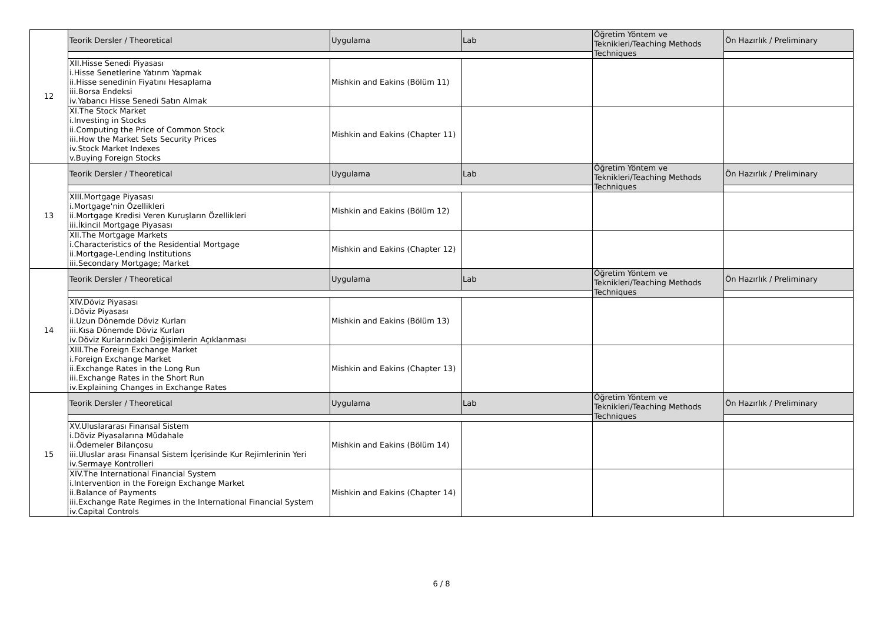| 12 | Teorik Dersler / Theoretical | Uygulama | Lab | Öğretim Yöntem ve Teknikleri/Teaching Methods Techniques | Ön Hazırlık / Preliminary |
| | XII.Hisse Senedi Piyasası i.Hisse Senetlerine Yatırım Yapmak ii.Hisse senedinin Fiyatını Hesaplama iii.Borsa Endeksi iv.Yabancı Hisse Senedi Satın Almak | Mishkin and Eakins (Bölüm 11) | | | |
| | XI.The Stock Market i.Investing in Stocks ii.Computing the Price of Common Stock iii.How the Market Sets Security Prices iv.Stock Market Indexes v.Buying Foreign Stocks | Mishkin and Eakins (Chapter 11) | | | |
| 13 | Teorik Dersler / Theoretical | Uygulama | Lab | Öğretim Yöntem ve Teknikleri/Teaching Methods Techniques | Ön Hazırlık / Preliminary |
| | XIII.Mortgage Piyasası i.Mortgage'nin Özellikleri ii.Mortgage Kredisi Veren Kuruşların Özellikleri iii.İkincil Mortgage Piyasası | Mishkin and Eakins (Bölüm 12) | | | |
| | XII.The Mortgage Markets i.Characteristics of the Residential Mortgage ii.Mortgage-Lending Institutions iii.Secondary Mortgage; Market | Mishkin and Eakins (Chapter 12) | | | |
| 14 | Teorik Dersler / Theoretical | Uygulama | Lab | Öğretim Yöntem ve Teknikleri/Teaching Methods Techniques | Ön Hazırlık / Preliminary |
| | XIV.Döviz Piyasası i.Döviz Piyasası ii.Uzun Dönemde Döviz Kurları iii.Kısa Dönemde Döviz Kurları iv.Döviz Kurlarındaki Değişimlerin Açıklanması | Mishkin and Eakins (Bölüm 13) | | | |
| | XIII.The Foreign Exchange Market i.Foreign Exchange Market ii.Exchange Rates in the Long Run iii.Exchange Rates in the Short Run iv.Explaining Changes in Exchange Rates | Mishkin and Eakins (Chapter 13) | | | |
| 15 | Teorik Dersler / Theoretical | Uygulama | Lab | Öğretim Yöntem ve Teknikleri/Teaching Methods Techniques | Ön Hazırlık / Preliminary |
| | XV.Uluslararası Finansal Sistem i.Döviz Piyasalarına Müdahale ii.Ödemeler Bilançosu iii.Uluslar arası Finansal Sistem İçerisinde Kur Rejimlerinin Yeri iv.Sermaye Kontrolleri | Mishkin and Eakins (Bölüm 14) | | | |
| | XIV.The International Financial System i.Intervention in the Foreign Exchange Market ii.Balance of Payments iii.Exchange Rate Regimes in the International Financial System iv.Capital Controls | Mishkin and Eakins (Chapter 14) | | | |
6 / 8